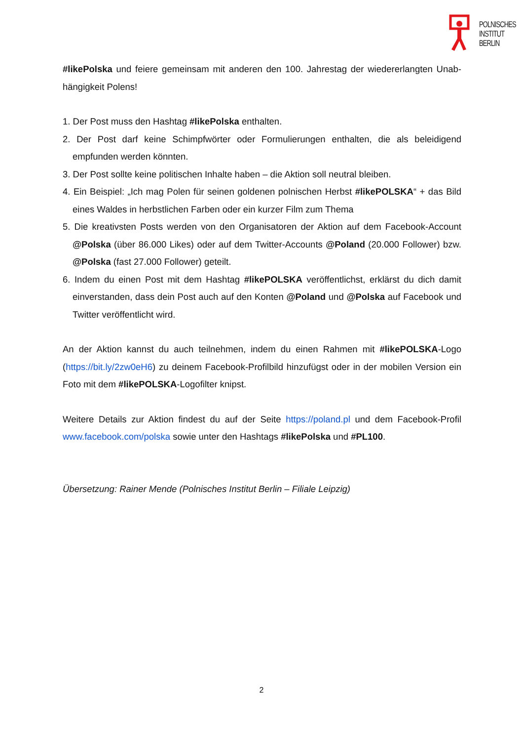POLNISCHES
INSTITUT
BERLIN
#likePolska und feiere gemeinsam mit anderen den 100. Jahrestag der wiedererlangten Unab-hängigkeit Polens!
1. Der Post muss den Hashtag #likePolska enthalten.
2. Der Post darf keine Schimpfwörter oder Formulierungen enthalten, die als beleidigend empfunden werden könnten.
3. Der Post sollte keine politischen Inhalte haben – die Aktion soll neutral bleiben.
4. Ein Beispiel: „Ich mag Polen für seinen goldenen polnischen Herbst #likePOLSKA“ + das Bild eines Waldes in herbstlichen Farben oder ein kurzer Film zum Thema
5. Die kreativsten Posts werden von den Organisatoren der Aktion auf dem Facebook-Account @Polska (über 86.000 Likes) oder auf dem Twitter-Accounts @Poland (20.000 Follower) bzw. @Polska (fast 27.000 Follower) geteilt.
6. Indem du einen Post mit dem Hashtag #likePOLSKA veröffentlichst, erklärst du dich damit einverstanden, dass dein Post auch auf den Konten @Poland und @Polska auf Facebook und Twitter veröffentlicht wird.
An der Aktion kannst du auch teilnehmen, indem du einen Rahmen mit #likePOLSKA-Logo (https://bit.ly/2zw0eH6) zu deinem Facebook-Profilbild hinzufügst oder in der mobilen Version ein Foto mit dem #likePOLSKA-Logofilter knipst.
Weitere Details zur Aktion findest du auf der Seite https://poland.pl und dem Facebook-Profil www.facebook.com/polska sowie unter den Hashtags #likePolska und #PL100.
Übersetzung: Rainer Mende (Polnisches Institut Berlin – Filiale Leipzig)
2